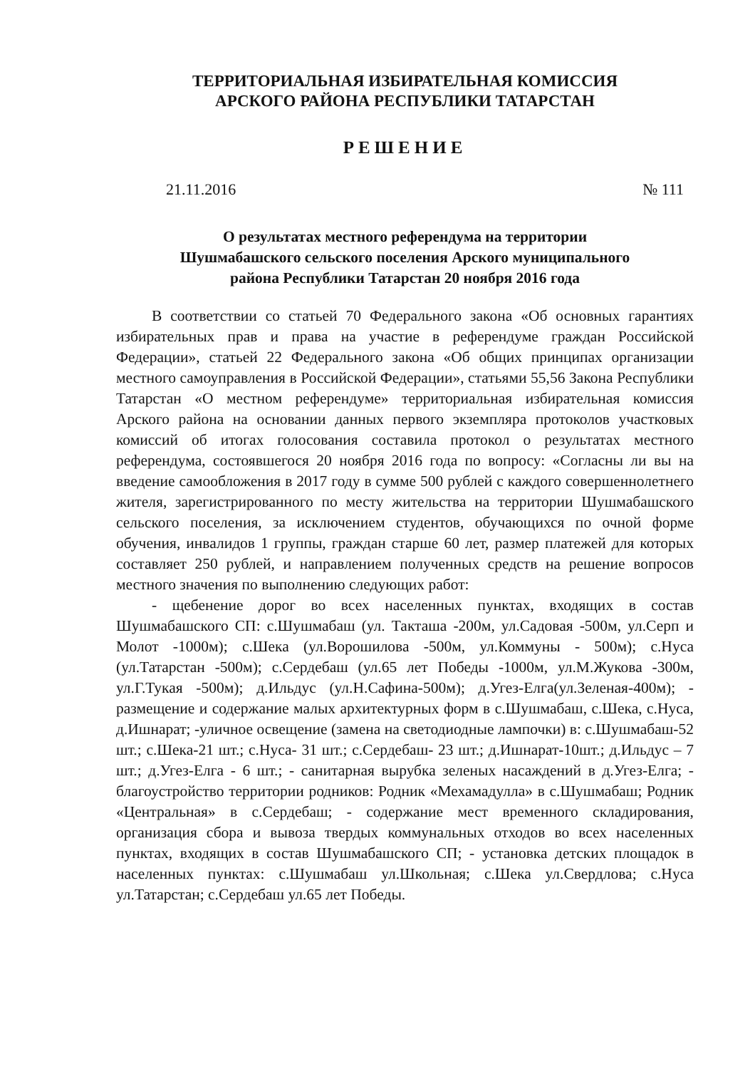ТЕРРИТОРИАЛЬНАЯ ИЗБИРАТЕЛЬНАЯ КОМИССИЯ
АРСКОГО РАЙОНА РЕСПУБЛИКИ ТАТАРСТАН
РЕШЕНИЕ
21.11.2016 № 111
О результатах местного референдума на территории
Шушмабашского сельского поселения Арского муниципального
района Республики Татарстан 20 ноября 2016 года
В соответствии со статьей 70 Федерального закона «Об основных гарантиях избирательных прав и права на участие в референдуме граждан Российской Федерации», статьей 22 Федерального закона «Об общих принципах организации местного самоуправления в Российской Федерации», статьями 55,56 Закона Республики Татарстан «О местном референдуме» территориальная избирательная комиссия Арского района на основании данных первого экземпляра протоколов участковых комиссий об итогах голосования составила протокол о результатах местного референдума, состоявшегося 20 ноября 2016 года по вопросу: «Согласны ли вы на введение самообложения в 2017 году в сумме 500 рублей с каждого совершеннолетнего жителя, зарегистрированного по месту жительства на территории Шушмабашского сельского поселения, за исключением студентов, обучающихся по очной форме обучения, инвалидов 1 группы, граждан старше 60 лет, размер платежей для которых составляет 250 рублей, и направлением полученных средств на решение вопросов местного значения по выполнению следующих работ:
- щебенение дорог во всех населенных пунктах, входящих в состав Шушмабашского СП: с.Шушмабаш (ул. Такташа -200м, ул.Садовая -500м, ул.Серп и Молот -1000м); с.Шека (ул.Ворошилова -500м, ул.Коммуны - 500м); с.Нуса (ул.Татарстан -500м); с.Сердебаш (ул.65 лет Победы -1000м, ул.М.Жукова -300м, ул.Г.Тукая -500м); д.Ильдус (ул.Н.Сафина-500м); д.Угез-Елга(ул.Зеленая-400м); - размещение и содержание малых архитектурных форм в с.Шушмабаш, с.Шека, с.Нуса, д.Ишнарат; -уличное освещение (замена на светодиодные лампочки) в: с.Шушмабаш-52 шт.; с.Шека-21 шт.; с.Нуса- 31 шт.; с.Сердебаш- 23 шт.; д.Ишнарат-10шт.; д.Ильдус – 7 шт.; д.Угез-Елга - 6 шт.; - санитарная вырубка зеленых насаждений в д.Угез-Елга; - благоустройство территории родников: Родник «Мехамадулла» в с.Шушмабаш; Родник «Центральная» в с.Сердебаш; - содержание мест временного складирования, организация сбора и вывоза твердых коммунальных отходов во всех населенных пунктах, входящих в состав Шушмабашского СП; - установка детских площадок в населенных пунктах: с.Шушмабаш ул.Школьная; с.Шека ул.Свердлова; с.Нуса ул.Татарстан; с.Сердебаш ул.65 лет Победы.